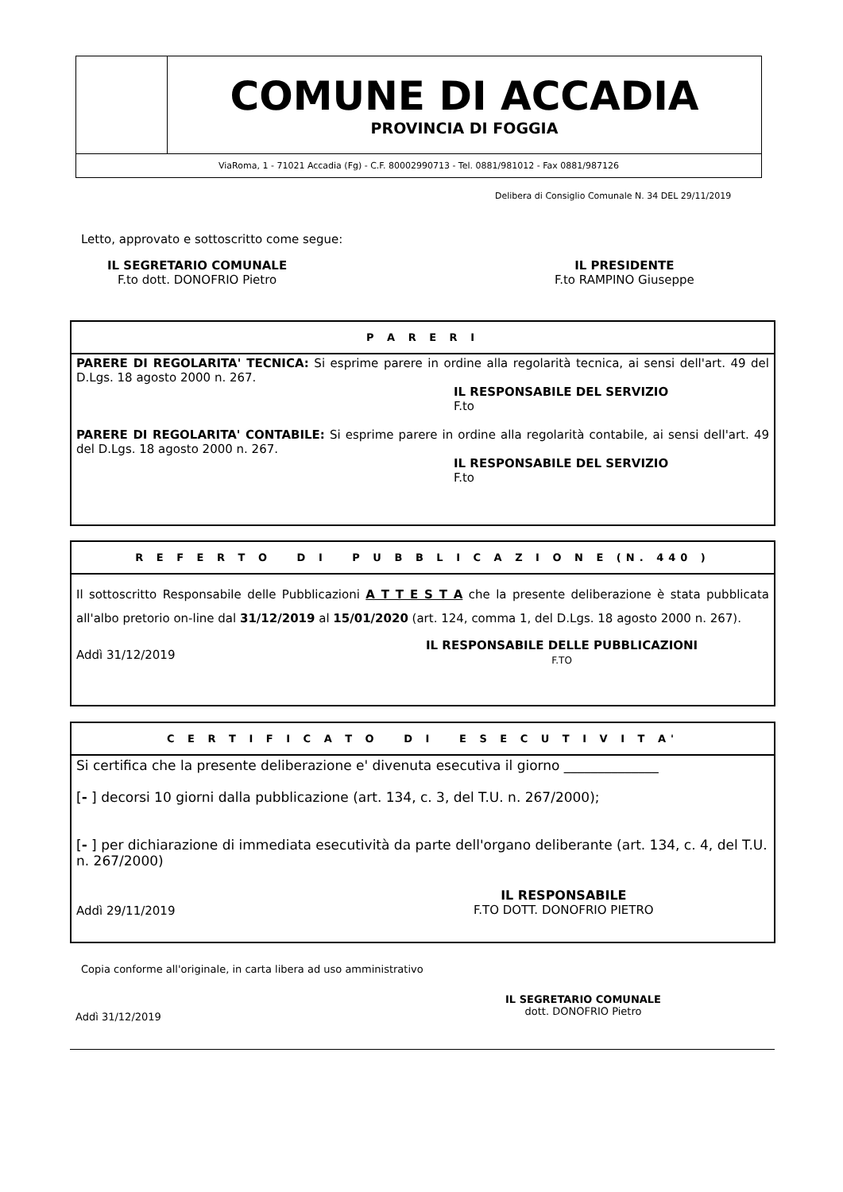| | COMUNE DI ACCADIA PROVINCIA DI FOGGIA |
| ViaRoma, 1 - 71021 Accadia (Fg) - C.F. 80002990713 - Tel. 0881/981012 - Fax 0881/987126 | |
Delibera di Consiglio Comunale N. 34 DEL 29/11/2019
Letto, approvato e sottoscritto come segue:
IL SEGRETARIO COMUNALE
F.to dott. DONOFRIO Pietro
IL PRESIDENTE
F.to RAMPINO Giuseppe
P A R E R I
PARERE DI REGOLARITA' TECNICA: Si esprime parere in ordine alla regolarità tecnica, ai sensi dell'art. 49 del D.Lgs. 18 agosto 2000 n. 267.
IL RESPONSABILE DEL SERVIZIO
F.to
PARERE DI REGOLARITA' CONTABILE: Si esprime parere in ordine alla regolarità contabile, ai sensi dell'art. 49 del D.Lgs. 18 agosto 2000 n. 267.
IL RESPONSABILE DEL SERVIZIO
F.to
R E F E R T O D I P U B B L I C A Z I O N E (N. 440 )
Il sottoscritto Responsabile delle Pubblicazioni A T T E S T A che la presente deliberazione è stata pubblicata all'albo pretorio on-line dal 31/12/2019 al 15/01/2020 (art. 124, comma 1, del D.Lgs. 18 agosto 2000 n. 267).
Addì 31/12/2019
IL RESPONSABILE DELLE PUBBLICAZIONI
F.TO
C E R T I F I C A T O D I E S E C U T I V I T A'
Si certifica che la presente deliberazione e' divenuta esecutiva il giorno ______________
[- ] decorsi 10 giorni dalla pubblicazione (art. 134, c. 3, del T.U. n. 267/2000);
[- ] per dichiarazione di immediata esecutività da parte dell'organo deliberante (art. 134, c. 4, del T.U. n. 267/2000)
Addì 29/11/2019
IL RESPONSABILE
F.TO DOTT. DONOFRIO PIETRO
Copia conforme all'originale, in carta libera ad uso amministrativo
IL SEGRETARIO COMUNALE
dott. DONOFRIO Pietro
Addì 31/12/2019